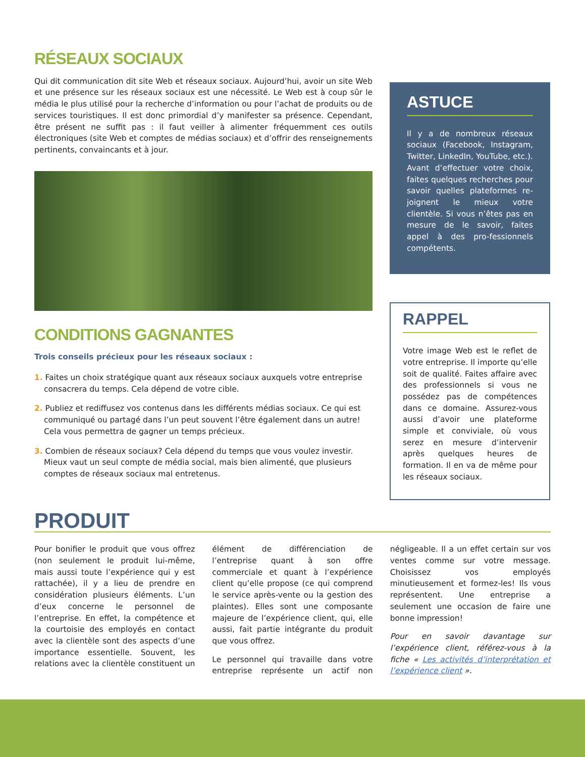RÉSEAUX SOCIAUX
Qui dit communication dit site Web et réseaux sociaux. Aujourd’hui, avoir un site Web et une présence sur les réseaux sociaux est une nécessité. Le Web est à coup sûr le média le plus utilisé pour la recherche d’information ou pour l’achat de produits ou de services touristiques. Il est donc primordial d’y manifester sa présence. Cependant, être présent ne suffit pas : il faut veiller à alimenter fréquemment ces outils électroniques (site Web et comptes de médias sociaux) et d’offrir des renseignements pertinents, convaincants et à jour.
CONDITIONS GAGNANTES
Trois conseils précieux pour les réseaux sociaux :
1. Faites un choix stratégique quant aux réseaux sociaux auxquels votre entreprise consacrera du temps. Cela dépend de votre cible.
2. Publiez et rediffusez vos contenus dans les différents médias sociaux. Ce qui est communiqué ou partagé dans l’un peut souvent l’être également dans un autre! Cela vous permettra de gagner un temps précieux.
3. Combien de réseaux sociaux? Cela dépend du temps que vous voulez investir. Mieux vaut un seul compte de média social, mais bien alimenté, que plusieurs comptes de réseaux sociaux mal entretenus.
ASTUCE
Il y a de nombreux réseaux sociaux (Facebook, Instagram, Twitter, LinkedIn, YouTube, etc.). Avant d’effectuer votre choix, faites quelques recherches pour savoir quelles plateformes re-joignent le mieux votre clientèle. Si vous n’êtes pas en mesure de le savoir, faites appel à des pro-fessionnels compétents.
RAPPEL
Votre image Web est le reflet de votre entreprise. Il importe qu’elle soit de qualité. Faites affaire avec des professionnels si vous ne possédez pas de compétences dans ce domaine. Assurez-vous aussi d’avoir une plateforme simple et conviviale, où vous serez en mesure d’intervenir après quelques heures de formation. Il en va de même pour les réseaux sociaux.
PRODUIT
Pour bonifier le produit que vous offrez (non seulement le produit lui-même, mais aussi toute l’expérience qui y est rattachée), il y a lieu de prendre en considération plusieurs éléments. L’un d’eux concerne le personnel de l’entreprise. En effet, la compétence et la courtoisie des employés en contact avec la clientèle sont des aspects d’une importance essentielle. Souvent, les relations avec la clientèle constituent un élément de différenciation de l’entreprise quant à son offre commerciale et quant à l’expérience client qu’elle propose (ce qui comprend le service après-vente ou la gestion des plaintes). Elles sont une composante majeure de l’expérience client, qui, elle aussi, fait partie intégrante du produit que vous offrez.
Le personnel qui travaille dans votre entreprise représente un actif non négligeable. Il a un effet certain sur vos ventes comme sur votre message. Choisissez vos employés minutieusement et formez-les! Ils vous représentent. Une entreprise a seulement une occasion de faire une bonne impression!
Pour en savoir davantage sur l’expérience client, référez-vous à la fiche « Les activités d’interprétation et l’expérience client ».